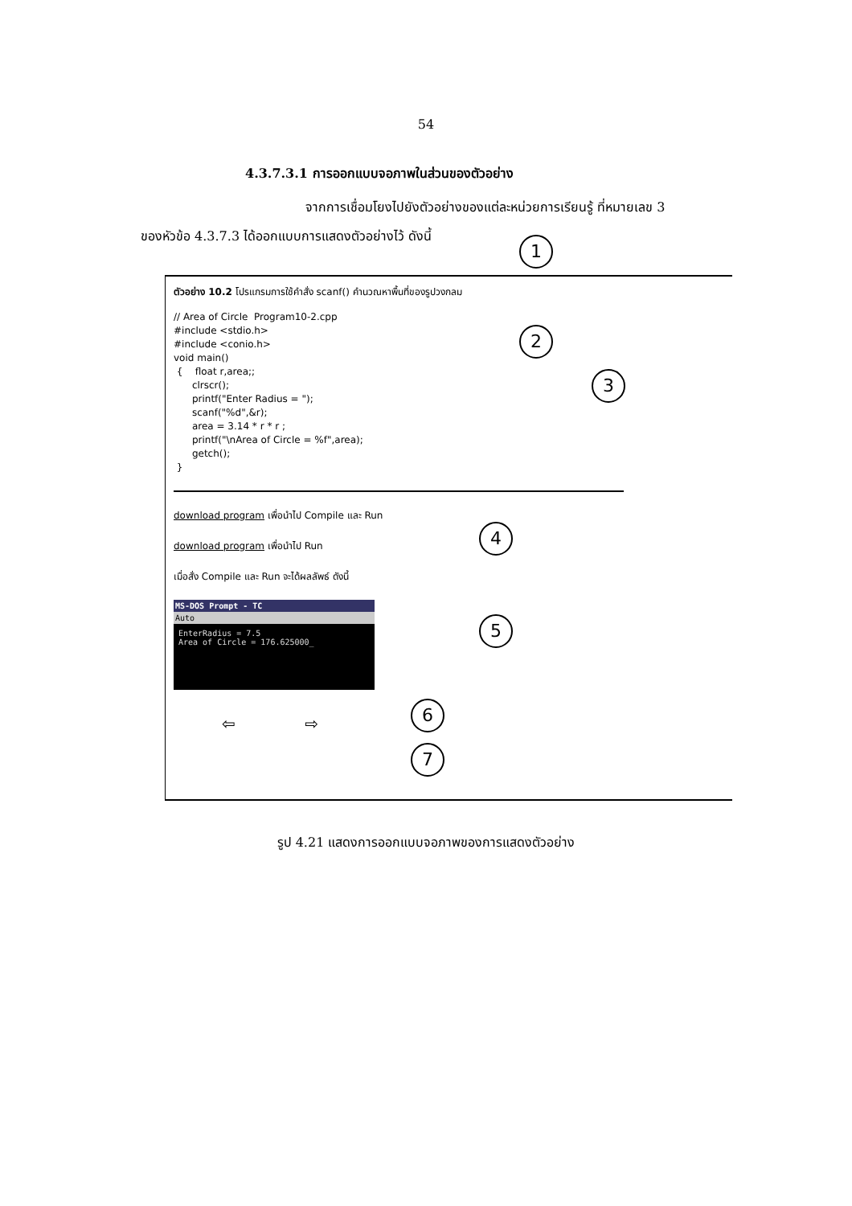54
4.3.7.3.1 การออกแบบจอภาพในส่วนของตัวอย่าง
จากการเชื่อมโยงไปยังตัวอย่างของแต่ละหน่วยการเรียนรู้ ที่หมายเลข 3
ของหัวข้อ 4.3.7.3 ได้ออกแบบการแสดงตัวอย่างไว้ ดังนี้
1
2
3
4
5
6
7
ตัวอย่าง 10.2 โปรแกรมการใช้คำสั่ง scanf() คำนวณหาพื้นที่ของรูปวงกลม
// Area of Circle  Program10-2.cpp
#include <stdio.h>
#include <conio.h>
void main()
 {    float r,area;;
      clrscr();
      printf("Enter Radius = ");
      scanf("%d",&r);
      area = 3.14 * r * r ;
      printf("\nArea of Circle = %f",area);
      getch();
 }
download program เพื่อนำไป Compile และ Run
download program เพื่อนำไป Run
เมื่อสั่ง Compile และ Run จะได้ผลลัพธ์ ดังนี้
MS-DOS Prompt - TC
Auto
EnterRadius = 7.5
Area of Circle = 176.625000_
⇦ ⇨
รูป 4.21 แสดงการออกแบบจอภาพของการแสดงตัวอย่าง